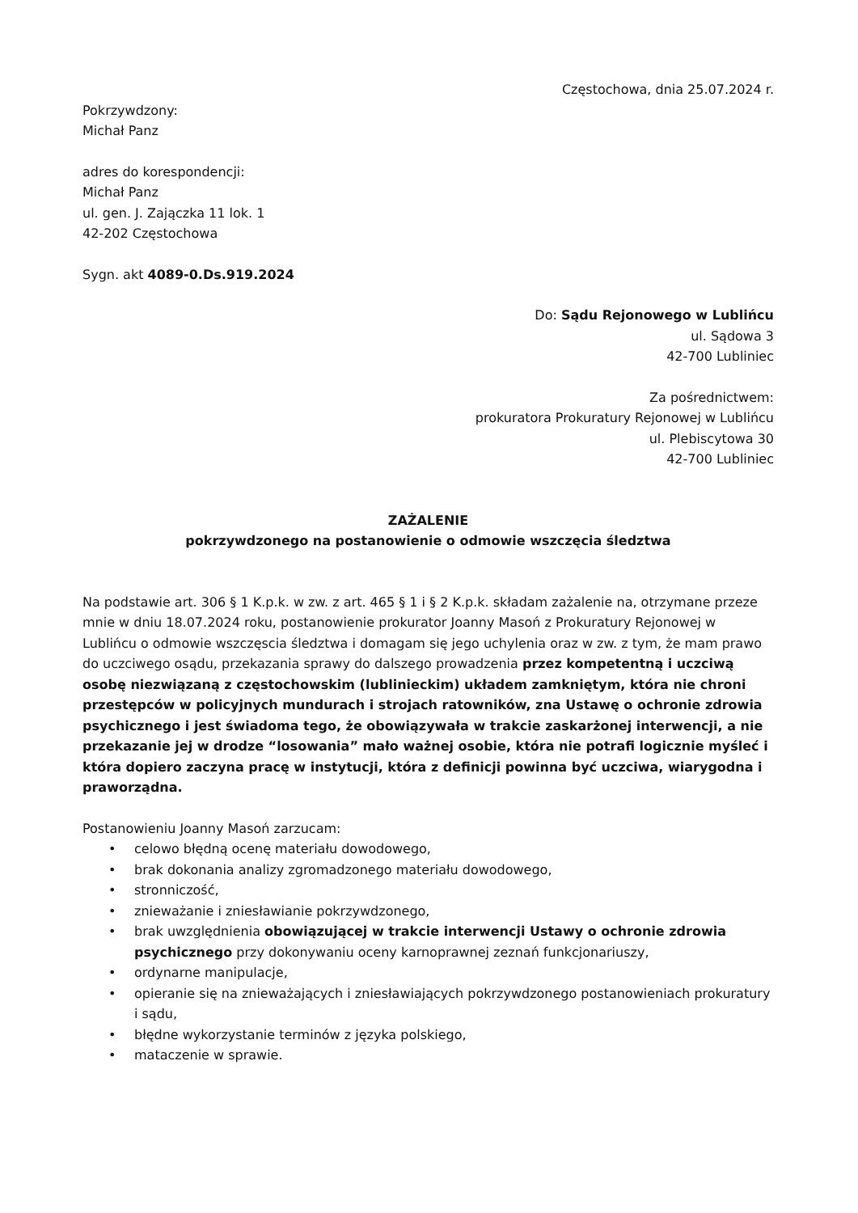Częstochowa, dnia 25.07.2024 r.
Pokrzywdzony:
Michał Panz
adres do korespondencji:
Michał Panz
ul. gen. J. Zajączka 11 lok. 1
42-202 Częstochowa
Sygn. akt 4089-0.Ds.919.2024
Do: Sądu Rejonowego w Lublińcu
ul. Sądowa 3
42-700 Lubliniec
Za pośrednictwem:
prokuratora Prokuratury Rejonowej w Lublińcu
ul. Plebiscytowa 30
42-700 Lubliniec
ZAŻALENIE
pokrzywdzonego na postanowienie o odmowie wszczęcia śledztwa
Na podstawie art. 306 § 1 K.p.k. w zw. z art. 465 § 1 i § 2 K.p.k. składam zażalenie na, otrzymane przeze mnie w dniu 18.07.2024 roku, postanowienie prokurator Joanny Masoń z Prokuratury Rejonowej w Lublińcu o odmowie wszczęscia śledztwa i domagam się jego uchylenia oraz w zw. z tym, że mam prawo do uczciwego osądu, przekazania sprawy do dalszego prowadzenia przez kompetentną i uczciwą osobę niezwiązaną z częstochowskim (lublinieckim) układem zamkniętym, która nie chroni przestępców w policyjnych mundurach i strojach ratowników, zna Ustawę o ochronie zdrowia psychicznego i jest świadoma tego, że obowiązywała w trakcie zaskarżonej interwencji, a nie przekazanie jej w drodze “losowania” mało ważnej osobie, która nie potrafi logicznie myśleć i która dopiero zaczyna pracę w instytucji, która z definicji powinna być uczciwa, wiarygodna i praworządna.
Postanowieniu Joanny Masoń zarzucam:
• celowo błędną ocenę materiału dowodowego,
• brak dokonania analizy zgromadzonego materiału dowodowego,
• stronniczość,
• znieważanie i zniesławianie pokrzywdzonego,
• brak uwzględnienia obowiązującej w trakcie interwencji Ustawy o ochronie zdrowia psychicznego przy dokonywaniu oceny karnoprawnej zeznań funkcjonariuszy,
• ordynarne manipulacje,
• opieranie się na znieważających i zniesławiających pokrzywdzonego postanowieniach prokuratury i sądu,
• błędne wykorzystanie terminów z języka polskiego,
• mataczenie w sprawie.